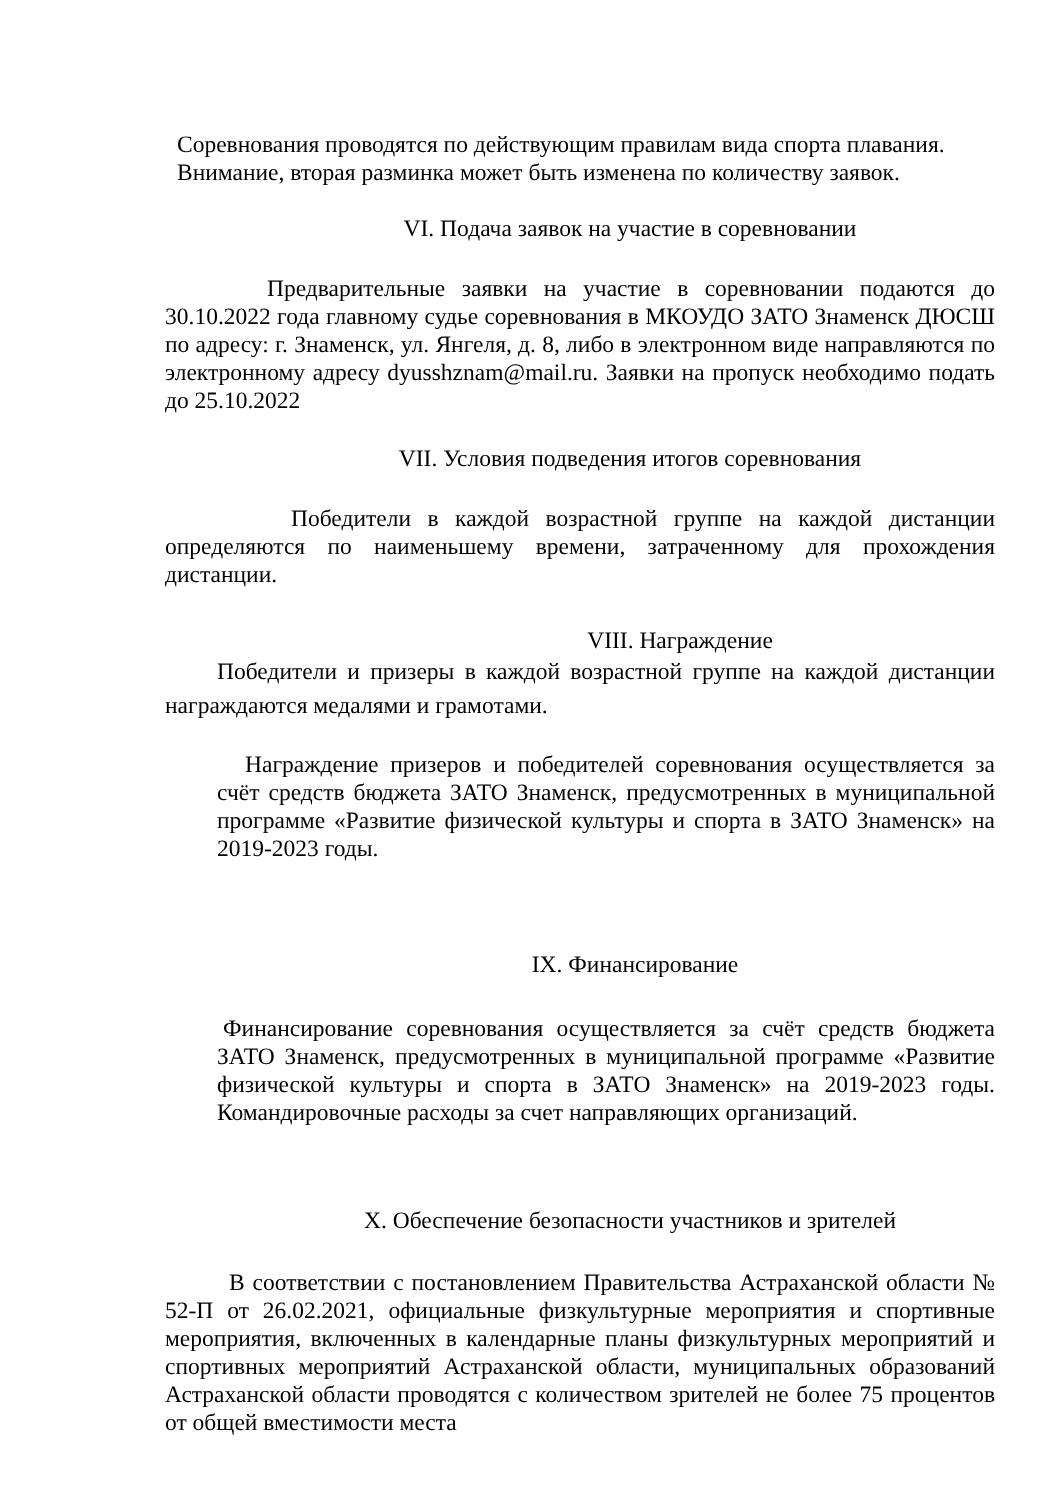Соревнования проводятся по действующим правилам вида спорта плавания.
Внимание, вторая разминка может быть изменена по количеству заявок.
VI. Подача заявок на участие в соревновании
Предварительные заявки на участие в соревновании подаются до 30.10.2022 года главному судье соревнования в МКОУДО ЗАТО Знаменск ДЮСШ по адресу: г. Знаменск, ул. Янгеля, д. 8, либо в электронном виде направляются по электронному адресу dyusshznam@mail.ru. Заявки на пропуск необходимо подать до 25.10.2022
VII. Условия подведения итогов соревнования
Победители в каждой возрастной группе на каждой дистанции определяются по наименьшему времени, затраченному для прохождения дистанции.
VIII. Награждение
Победители и призеры в каждой возрастной группе на каждой дистанции награждаются медалями и грамотами.
Награждение призеров и победителей соревнования осуществляется за счёт средств бюджета ЗАТО Знаменск, предусмотренных в муниципальной программе «Развитие физической культуры и спорта в ЗАТО Знаменск» на 2019-2023 годы.
IX. Финансирование
Финансирование соревнования осуществляется за счёт средств бюджета ЗАТО Знаменск, предусмотренных в муниципальной программе «Развитие физической культуры и спорта в ЗАТО Знаменск» на 2019-2023 годы. Командировочные расходы за счет направляющих организаций.
X. Обеспечение безопасности участников и зрителей
В соответствии с постановлением Правительства Астраханской области № 52-П от 26.02.2021, официальные физкультурные мероприятия и спортивные мероприятия, включенных в календарные планы физкультурных мероприятий и спортивных мероприятий Астраханской области, муниципальных образований Астраханской области проводятся с количеством зрителей не более 75 процентов от общей вместимости места